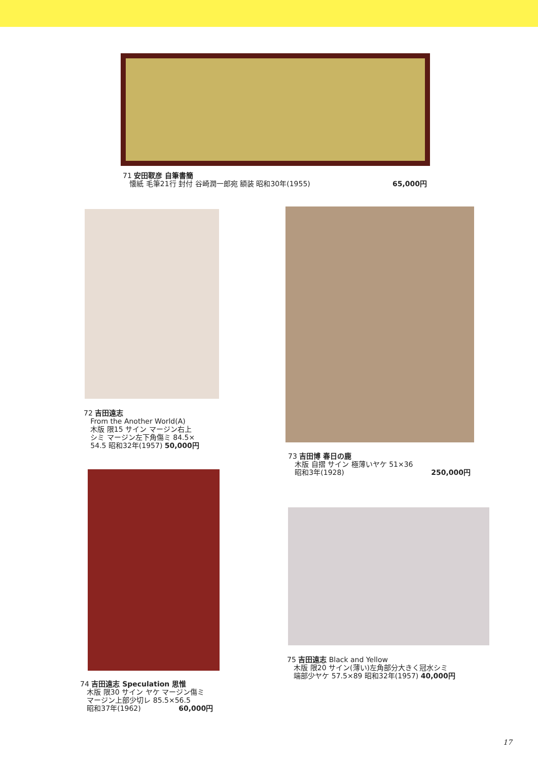71 安田靫彦 自筆書簡
懐紙 毛筆21行 封付 谷崎潤一郎宛 額装 昭和30年(1955) 65,000円
72 吉田遠志
From the Another World(A)
木版 限15 サイン マージン右上
シミ マージン左下角傷ミ 84.5×
54.5 昭和32年(1957) 50,000円
73 吉田博 春日の鹿
木版 自摺 サイン 極薄いヤケ 51×36
昭和3年(1928) 250,000円
74 吉田遠志 Speculation 思惟
木版 限30 サイン ヤケ マージン傷ミ
マージン上部少切レ 85.5×56.5
昭和37年(1962) 60,000円
75 吉田遠志 Black and Yellow
木版 限20 サイン(薄い)左角部分大きく冠水シミ
端部少ヤケ 57.5×89 昭和32年(1957) 40,000円
17